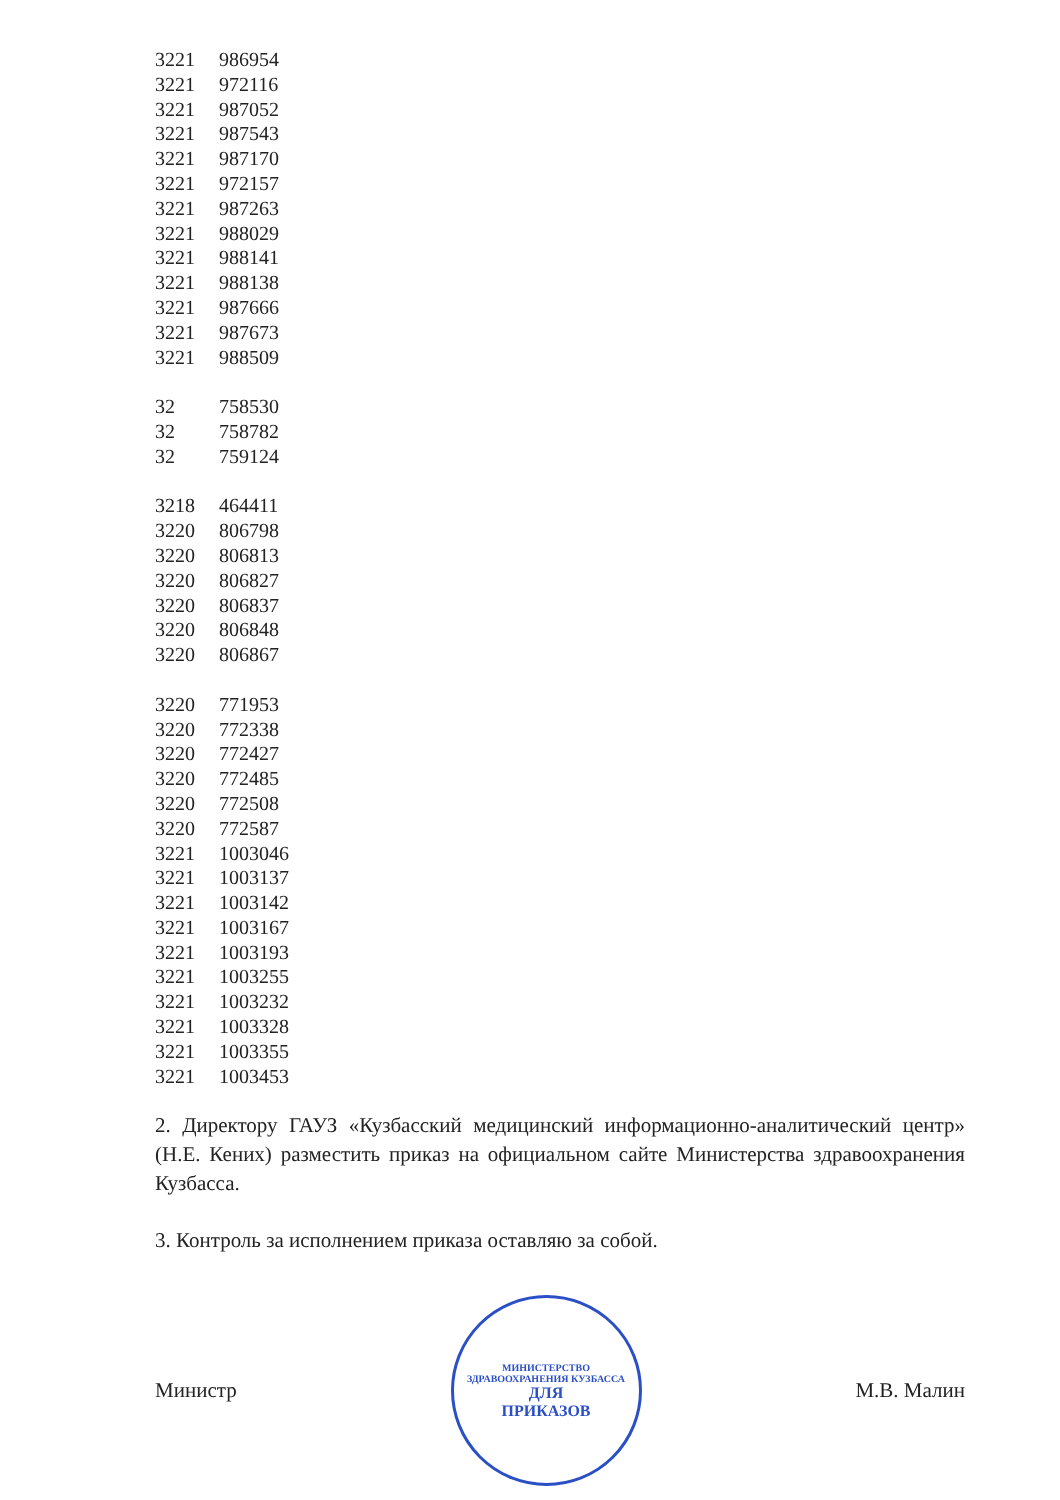| 3221 | 986954 |
| 3221 | 972116 |
| 3221 | 987052 |
| 3221 | 987543 |
| 3221 | 987170 |
| 3221 | 972157 |
| 3221 | 987263 |
| 3221 | 988029 |
| 3221 | 988141 |
| 3221 | 988138 |
| 3221 | 987666 |
| 3221 | 987673 |
| 3221 | 988509 |
| 32 | 758530 |
| 32 | 758782 |
| 32 | 759124 |
| 3218 | 464411 |
| 3220 | 806798 |
| 3220 | 806813 |
| 3220 | 806827 |
| 3220 | 806837 |
| 3220 | 806848 |
| 3220 | 806867 |
| 3220 | 771953 |
| 3220 | 772338 |
| 3220 | 772427 |
| 3220 | 772485 |
| 3220 | 772508 |
| 3220 | 772587 |
| 3221 | 1003046 |
| 3221 | 1003137 |
| 3221 | 1003142 |
| 3221 | 1003167 |
| 3221 | 1003193 |
| 3221 | 1003255 |
| 3221 | 1003232 |
| 3221 | 1003328 |
| 3221 | 1003355 |
| 3221 | 1003453 |
2. Директору ГАУЗ «Кузбасский медицинский информационно-аналитический центр» (Н.Е. Кених) разместить приказ на официальном сайте Министерства здравоохранения Кузбасса.
3. Контроль за исполнением приказа оставляю за собой.
Министр
МИНИСТЕРСТВО ЗДРАВООХРАНЕНИЯ КУЗБАССА
ДЛЯ
ПРИКАЗОВ
М.В. Малин